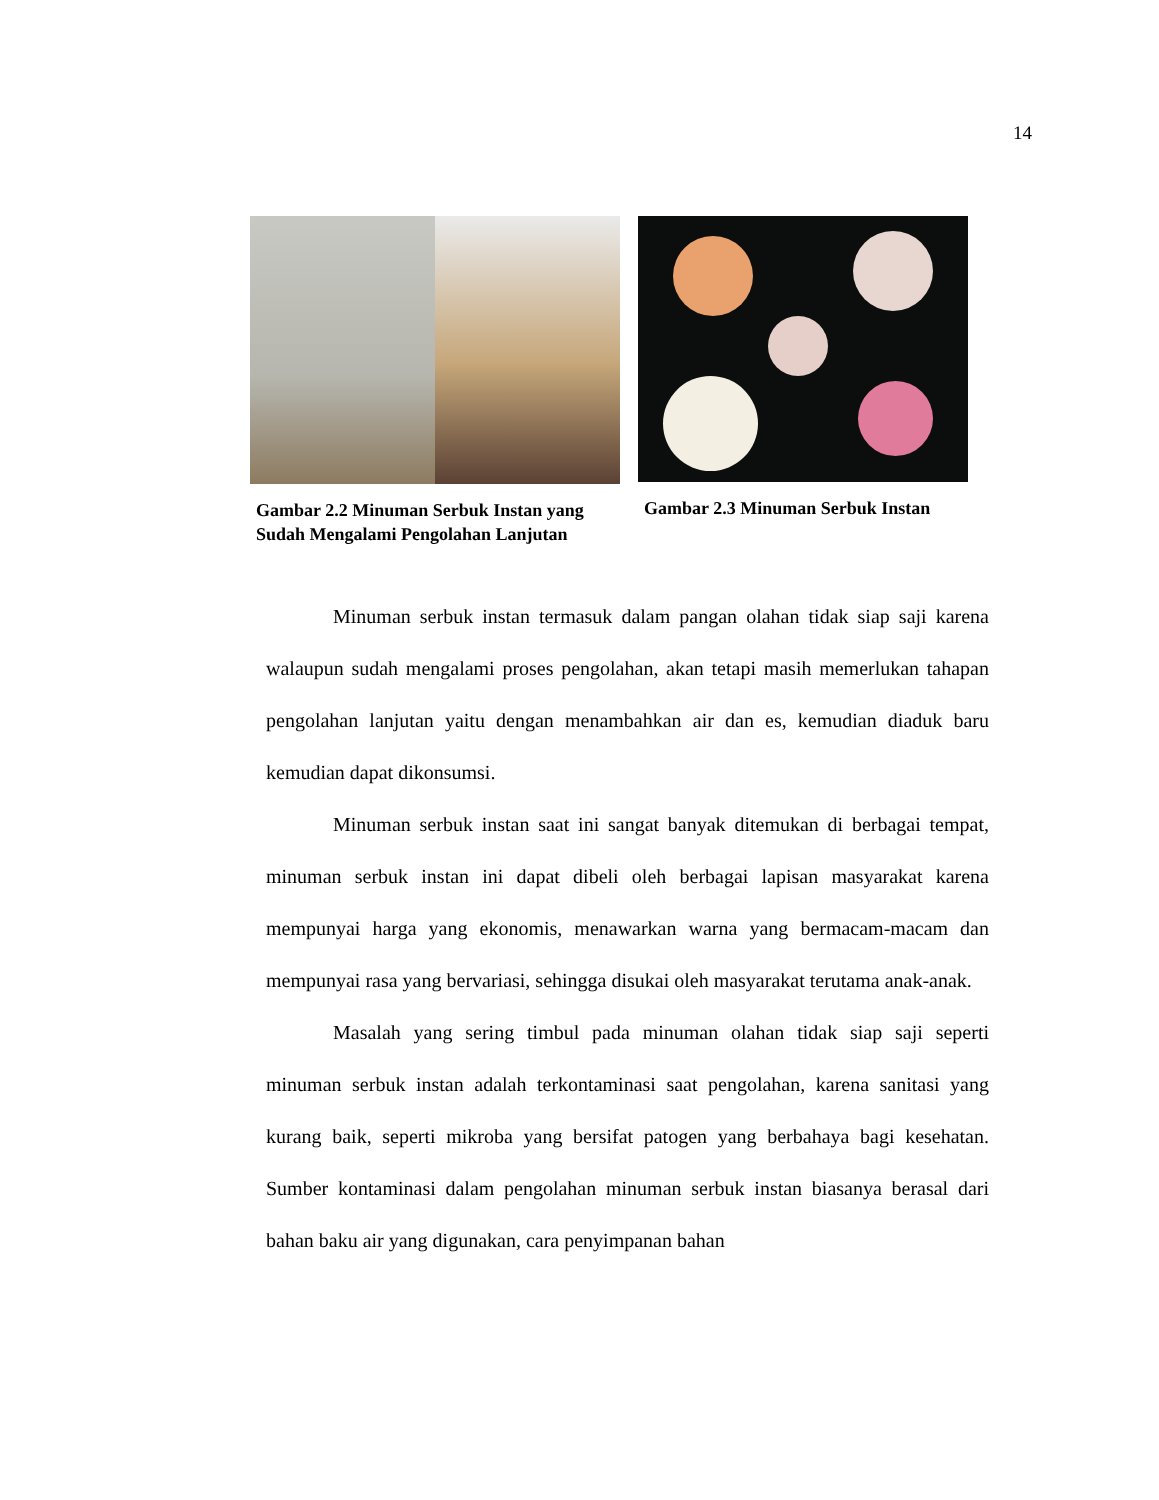14
Gambar 2.2 Minuman Serbuk Instan yang Sudah Mengalami Pengolahan Lanjutan
Gambar 2.3 Minuman Serbuk Instan
Minuman serbuk instan termasuk dalam pangan olahan tidak siap saji karena walaupun sudah mengalami proses pengolahan, akan tetapi masih memerlukan tahapan pengolahan lanjutan yaitu dengan menambahkan air dan es, kemudian diaduk baru kemudian dapat dikonsumsi.
Minuman serbuk instan saat ini sangat banyak ditemukan di berbagai tempat, minuman serbuk instan ini dapat dibeli oleh berbagai lapisan masyarakat karena mempunyai harga yang ekonomis, menawarkan warna yang bermacam-macam dan mempunyai rasa yang bervariasi, sehingga disukai oleh masyarakat terutama anak-anak.
Masalah yang sering timbul pada minuman olahan tidak siap saji seperti minuman serbuk instan adalah terkontaminasi saat pengolahan, karena sanitasi yang kurang baik, seperti mikroba yang bersifat patogen yang berbahaya bagi kesehatan. Sumber kontaminasi dalam pengolahan minuman serbuk instan biasanya berasal dari bahan baku air yang digunakan, cara penyimpanan bahan